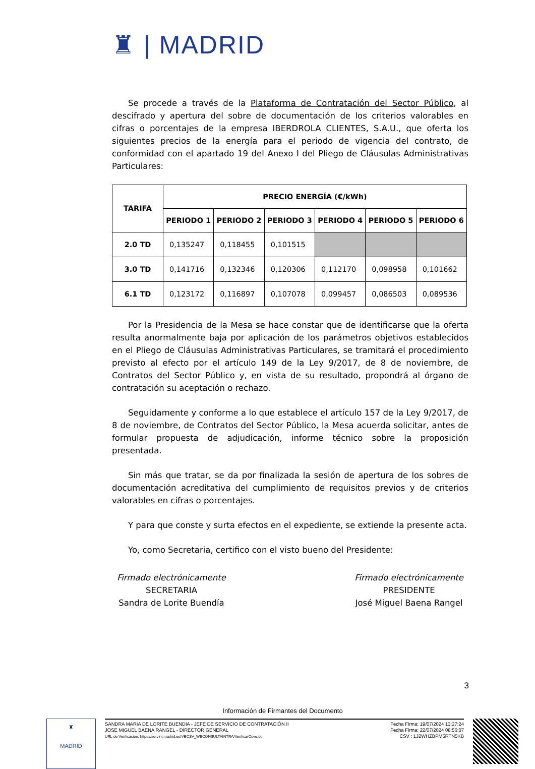♜ | MADRID
Se procede a través de la Plataforma de Contratación del Sector Público, al descifrado y apertura del sobre de documentación de los criterios valorables en cifras o porcentajes de la empresa IBERDROLA CLIENTES, S.A.U., que oferta los siguientes precios de la energía para el periodo de vigencia del contrato, de conformidad con el apartado 19 del Anexo I del Pliego de Cláusulas Administrativas Particulares:
| TARIFA | PRECIO ENERGÍA (€/kWh) | | | | | |
| --- | --- | --- | --- | --- | --- | --- |
| | PERIODO 1 | PERIODO 2 | PERIODO 3 | PERIODO 4 | PERIODO 5 | PERIODO 6 |
| 2.0 TD | 0,135247 | 0,118455 | 0,101515 | | | |
| 3.0 TD | 0,141716 | 0,132346 | 0,120306 | 0,112170 | 0,098958 | 0,101662 |
| 6.1 TD | 0,123172 | 0,116897 | 0,107078 | 0,099457 | 0,086503 | 0,089536 |
Por la Presidencia de la Mesa se hace constar que de identificarse que la oferta resulta anormalmente baja por aplicación de los parámetros objetivos establecidos en el Pliego de Cláusulas Administrativas Particulares, se tramitará el procedimiento previsto al efecto por el artículo 149 de la Ley 9/2017, de 8 de noviembre, de Contratos del Sector Público y, en vista de su resultado, propondrá al órgano de contratación su aceptación o rechazo.
Seguidamente y conforme a lo que establece el artículo 157 de la Ley 9/2017, de 8 de noviembre, de Contratos del Sector Público, la Mesa acuerda solicitar, antes de formular propuesta de adjudicación, informe técnico sobre la proposición presentada.
Sin más que tratar, se da por finalizada la sesión de apertura de los sobres de documentación acreditativa del cumplimiento de requisitos previos y de criterios valorables en cifras o porcentajes.
Y para que conste y surta efectos en el expediente, se extiende la presente acta.
Yo, como Secretaria, certifico con el visto bueno del Presidente:
Firmado electrónicamente
SECRETARIA
Sandra de Lorite Buendía
Firmado electrónicamente
PRESIDENTE
José Miguel Baena Rangel
3
Información de Firmantes del Documento
♜
MADRID
SANDRA MARIA DE LORITE BUENDIA - JEFE DE SERVICIO DE CONTRATACIÓN II
JOSE MIGUEL BAENA RANGEL - DIRECTOR GENERAL
URL de Verificación: https://servint.madrid.es/VECSV_WBCONSULTAINTRA/VerificarCove.do
Fecha Firma: 19/07/2024 13:27:24
Fecha Firma: 22/07/2024 08:56:07
CSV : 1J2WHZBPM5RTN5KB